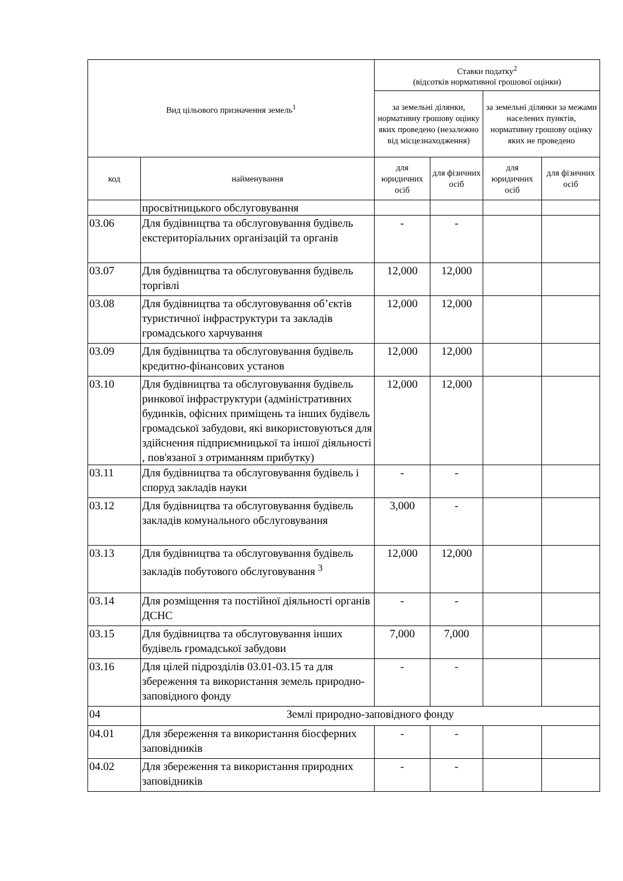| Вид цільового призначення земель<sup>1</sup> | | Ставки податку<sup>2</sup> (відсотків нормативної грошової оцінки) | | | |
| --- | --- | --- | --- | --- | --- |
| | | за земельні ділянки, нормативну грошову оцінку яких проведено (незалежно від місцезнаходження) | | за земельні ділянки за межами населених пунктів, нормативну грошову оцінку яких не проведено | |
| код | найменування | для юридичних осіб | для фізичних осіб | для юридичних осіб | для фізичних осіб |
| | просвітницького обслуговування | | | | |
| 03.06 | Для будівництва та обслуговування будівель екстериторіальних організацій та органів | - | - | | |
| 03.07 | Для будівництва та обслуговування будівель торгівлі | 12,000 | 12,000 | | |
| 03.08 | Для будівництва та обслуговування об’єктів туристичної інфраструктури та закладів громадського харчування | 12,000 | 12,000 | | |
| 03.09 | Для будівництва та обслуговування будівель кредитно-фінансових установ | 12,000 | 12,000 | | |
| 03.10 | Для будівництва та обслуговування будівель ринкової інфраструктури (адміністративних будинків, офісних приміщень та інших будівель громадської забудови, які використовуються для здійснення підприємницької та іншої діяльності , пов'язаної з отриманням прибутку) | 12,000 | 12,000 | | |
| 03.11 | Для будівництва та обслуговування будівель і споруд закладів науки | - | - | | |
| 03.12 | Для будівництва та обслуговування будівель закладів комунального обслуговування | 3,000 | - | | |
| 03.13 | Для будівництва та обслуговування будівель закладів побутового обслуговування <sup>3</sup> | 12,000 | 12,000 | | |
| 03.14 | Для розміщення та постійної діяльності органів ДСНС | - | - | | |
| 03.15 | Для будівництва та обслуговування інших будівель громадської забудови | 7,000 | 7,000 | | |
| 03.16 | Для цілей підрозділів 03.01-03.15 та для збереження та використання земель природно-заповідного фонду | - | - | | |
| 04 | Землі природно-заповідного фонду | | | | |
| 04.01 | Для збереження та використання біосферних заповідників | - | - | | |
| 04.02 | Для збереження та використання природних заповідників | - | - | | |